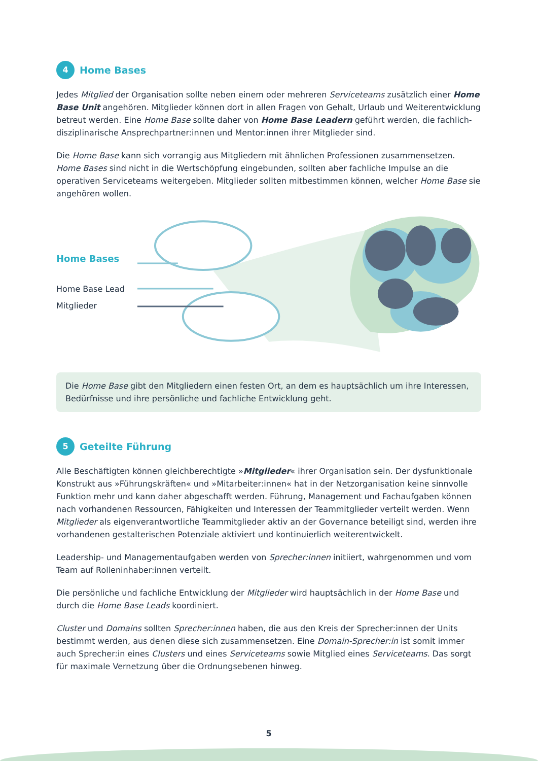4 Home Bases
Jedes Mitglied der Organisation sollte neben einem oder mehreren Serviceteams zusätzlich einer Home Base Unit angehören. Mitglieder können dort in allen Fragen von Gehalt, Urlaub und Weiter­entwicklung betreut werden. Eine Home Base sollte daher von Home Base Leadern geführt werden, die fachlich-disziplinarische Ansprechpartner:innen und Mentor:innen ihrer Mitglieder sind.
Die Home Base kann sich vorrangig aus Mitgliedern mit ähnlichen Professionen zusammensetzen. Home Bases sind nicht in die Wertschöpfung eingebunden, sollten aber fachliche Impulse an die operativen Serviceteams weitergeben. Mitglieder sollten mitbestimmen können, welcher Home Base sie angehören wollen.
Home Bases
Home Base Lead
Mitglieder
Die Home Base gibt den Mitgliedern einen festen Ort, an dem es hauptsächlich um ihre Interessen, Bedürfnisse und ihre persönliche und fachliche Entwicklung geht.
5 Geteilte Führung
Alle Beschäftigten können gleichberechtigte »Mitglieder« ihrer Organisation sein. Der dysfunktionale Konstrukt aus »Führungskräften« und »Mitarbeiter:innen« hat in der Netzorganisation keine sinnvolle Funktion mehr und kann daher abgeschafft werden. Führung, Management und Fachaufgaben können nach vorhandenen Ressourcen, Fähigkeiten und Interessen der Teammitglieder verteilt werden. Wenn Mitglieder als eigenverantwortliche Teammitglieder aktiv an der Governance beteiligt sind, werden ihre vorhandenen gestalterischen Potenziale aktiviert und kontinuierlich weiterentwickelt.
Leadership- und Managementaufgaben werden von Sprecher:innen initiiert, wahrgenommen und vom Team auf Rolleninhaber:innen verteilt.
Die persönliche und fachliche Entwicklung der Mitglieder wird hauptsächlich in der Home Base und durch die Home Base Leads koordiniert.
Cluster und Domains sollten Sprecher:innen haben, die aus den Kreis der Sprecher:innen der Units bestimmt werden, aus denen diese sich zusammensetzen. Eine Domain-Sprecher:in ist somit immer auch Sprecher:in eines Clusters und eines Serviceteams sowie Mitglied eines Serviceteams. Das sorgt für maximale Vernetzung über die Ordnungsebenen hinweg.
5